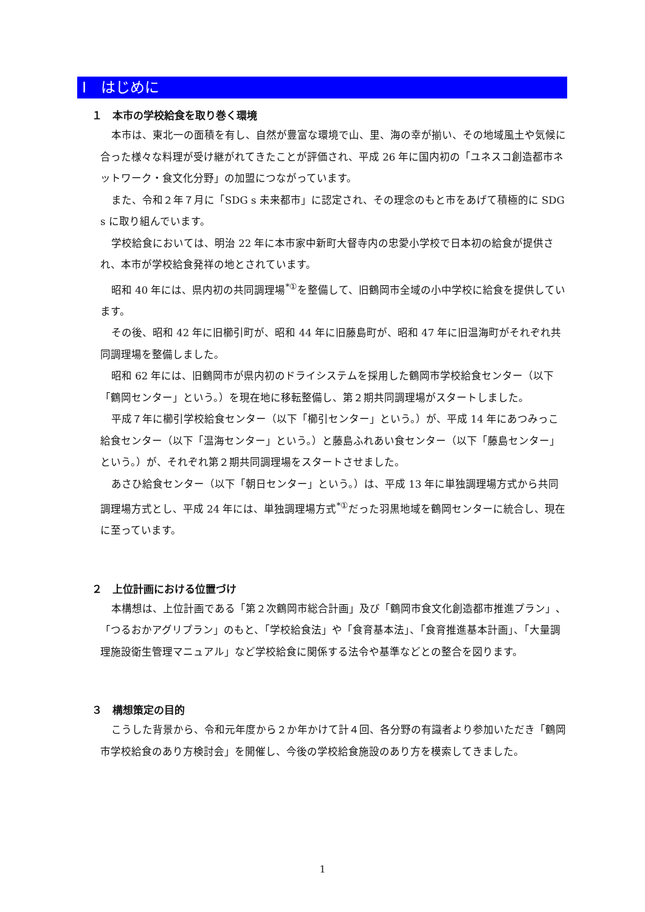Ⅰ　はじめに
１　本市の学校給食を取り巻く環境
本市は、東北一の面積を有し、自然が豊富な環境で山、里、海の幸が揃い、その地域風土や気候に合った様々な料理が受け継がれてきたことが評価され、平成 26 年に国内初の「ユネスコ創造都市ネットワーク・食文化分野」の加盟につながっています。
また、令和２年７月に「SDG s 未来都市」に認定され、その理念のもと市をあげて積極的に SDG s に取り組んでいます。
学校給食においては、明治 22 年に本市家中新町大督寺内の忠愛小学校で日本初の給食が提供され、本市が学校給食発祥の地とされています。
昭和 40 年には、県内初の共同調理場<sup>*①</sup>を整備して、旧鶴岡市全域の小中学校に給食を提供しています。
その後、昭和 42 年に旧櫛引町が、昭和 44 年に旧藤島町が、昭和 47 年に旧温海町がそれぞれ共同調理場を整備しました。
昭和 62 年には、旧鶴岡市が県内初のドライシステムを採用した鶴岡市学校給食センター（以下「鶴岡センター」という。）を現在地に移転整備し、第２期共同調理場がスタートしました。
平成７年に櫛引学校給食センター（以下「櫛引センター」という。）が、平成 14 年にあつみっこ給食センター（以下「温海センター」という。）と藤島ふれあい食センター（以下「藤島センター」という。）が、それぞれ第２期共同調理場をスタートさせました。
あさひ給食センター（以下「朝日センター」という。）は、平成 13 年に単独調理場方式から共同調理場方式とし、平成 24 年には、単独調理場方式<sup>*①</sup>だった羽黒地域を鶴岡センターに統合し、現在に至っています。
２　上位計画における位置づけ
本構想は、上位計画である「第２次鶴岡市総合計画」及び「鶴岡市食文化創造都市推進プラン」、「つるおかアグリプラン」のもと、「学校給食法」や「食育基本法」、「食育推進基本計画」、「大量調理施設衛生管理マニュアル」など学校給食に関係する法令や基準などとの整合を図ります。
３　構想策定の目的
こうした背景から、令和元年度から２か年かけて計４回、各分野の有識者より参加いただき「鶴岡市学校給食のあり方検討会」を開催し、今後の学校給食施設のあり方を模索してきました。
1